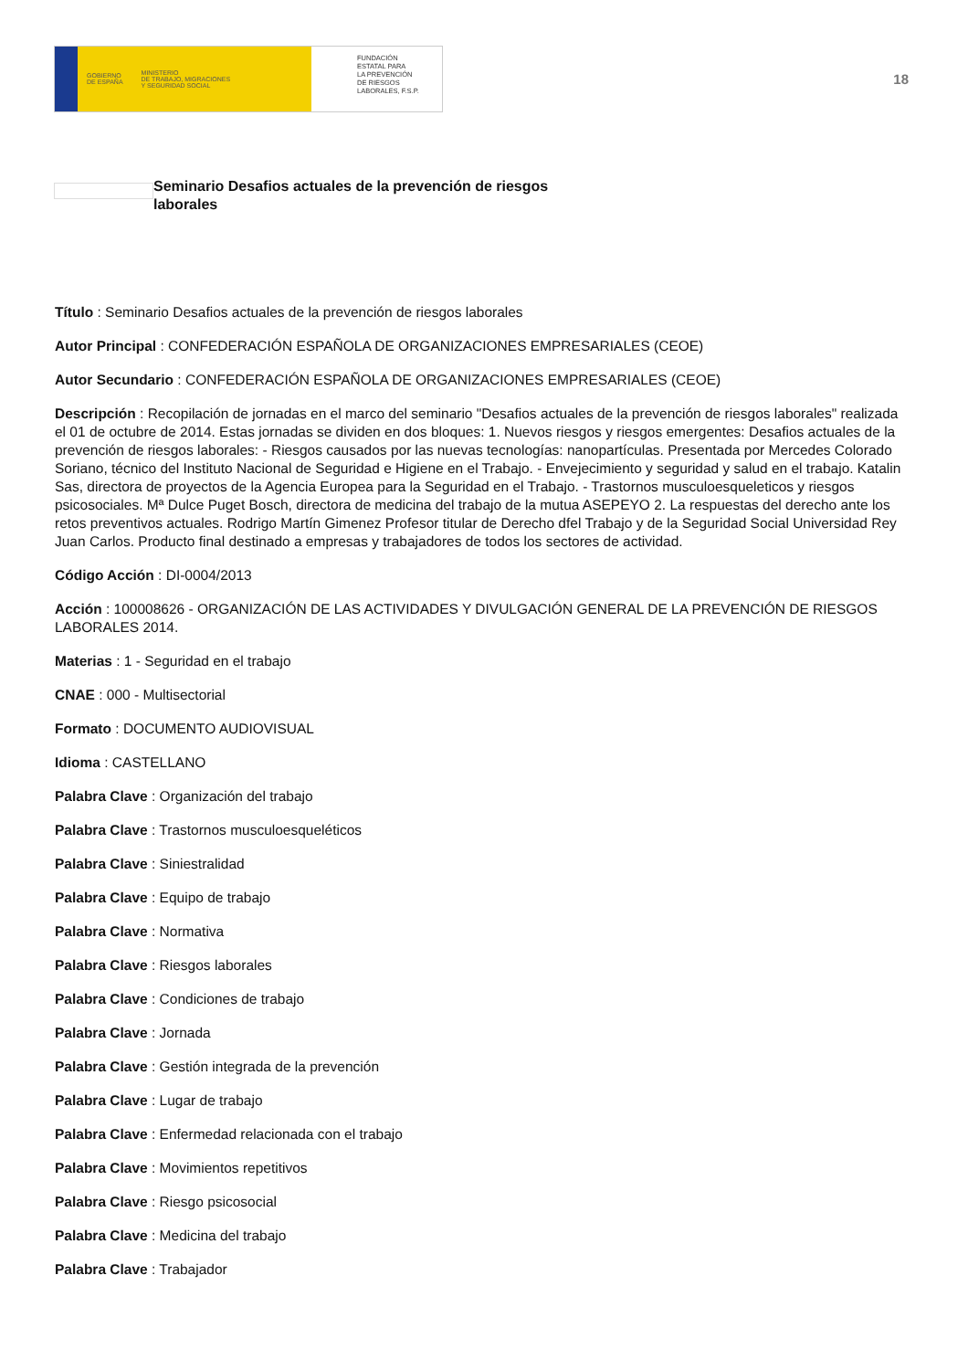GOBIERNO
DE ESPAÑA MINISTERIO
DE TRABAJO, MIGRACIONES
Y SEGURIDAD SOCIAL
FUNDACIÓN
ESTATAL PARA
LA PREVENCIÓN
DE RIESGOS
LABORALES, F.S.P.
18
Seminario Desafios actuales de la prevención de riesgos laborales
Título : Seminario Desafios actuales de la prevención de riesgos laborales
Autor Principal : CONFEDERACIÓN ESPAÑOLA DE ORGANIZACIONES EMPRESARIALES (CEOE)
Autor Secundario : CONFEDERACIÓN ESPAÑOLA DE ORGANIZACIONES EMPRESARIALES (CEOE)
Descripción : Recopilación de jornadas en el marco del seminario "Desafios actuales de la prevención de riesgos laborales" realizada el 01 de octubre de 2014. Estas jornadas se dividen en dos bloques: 1. Nuevos riesgos y riesgos emergentes: Desafios actuales de la prevención de riesgos laborales: - Riesgos causados por las nuevas tecnologías: nanopartículas. Presentada por Mercedes Colorado Soriano, técnico del Instituto Nacional de Seguridad e Higiene en el Trabajo. - Envejecimiento y seguridad y salud en el trabajo. Katalin Sas, directora de proyectos de la Agencia Europea para la Seguridad en el Trabajo. - Trastornos musculoesqueleticos y riesgos psicosociales. Mª Dulce Puget Bosch, directora de medicina del trabajo de la mutua ASEPEYO 2. La respuestas del derecho ante los retos preventivos actuales. Rodrigo Martín Gimenez Profesor titular de Derecho dfel Trabajo y de la Seguridad Social Universidad Rey Juan Carlos. Producto final destinado a empresas y trabajadores de todos los sectores de actividad.
Código Acción : DI-0004/2013
Acción : 100008626 - ORGANIZACIÓN DE LAS ACTIVIDADES Y DIVULGACIÓN GENERAL DE LA PREVENCIÓN DE RIESGOS LABORALES 2014.
Materias : 1 - Seguridad en el trabajo
CNAE : 000 - Multisectorial
Formato : DOCUMENTO AUDIOVISUAL
Idioma : CASTELLANO
Palabra Clave : Organización del trabajo
Palabra Clave : Trastornos musculoesqueléticos
Palabra Clave : Siniestralidad
Palabra Clave : Equipo de trabajo
Palabra Clave : Normativa
Palabra Clave : Riesgos laborales
Palabra Clave : Condiciones de trabajo
Palabra Clave : Jornada
Palabra Clave : Gestión integrada de la prevención
Palabra Clave : Lugar de trabajo
Palabra Clave : Enfermedad relacionada con el trabajo
Palabra Clave : Movimientos repetitivos
Palabra Clave : Riesgo psicosocial
Palabra Clave : Medicina del trabajo
Palabra Clave : Trabajador